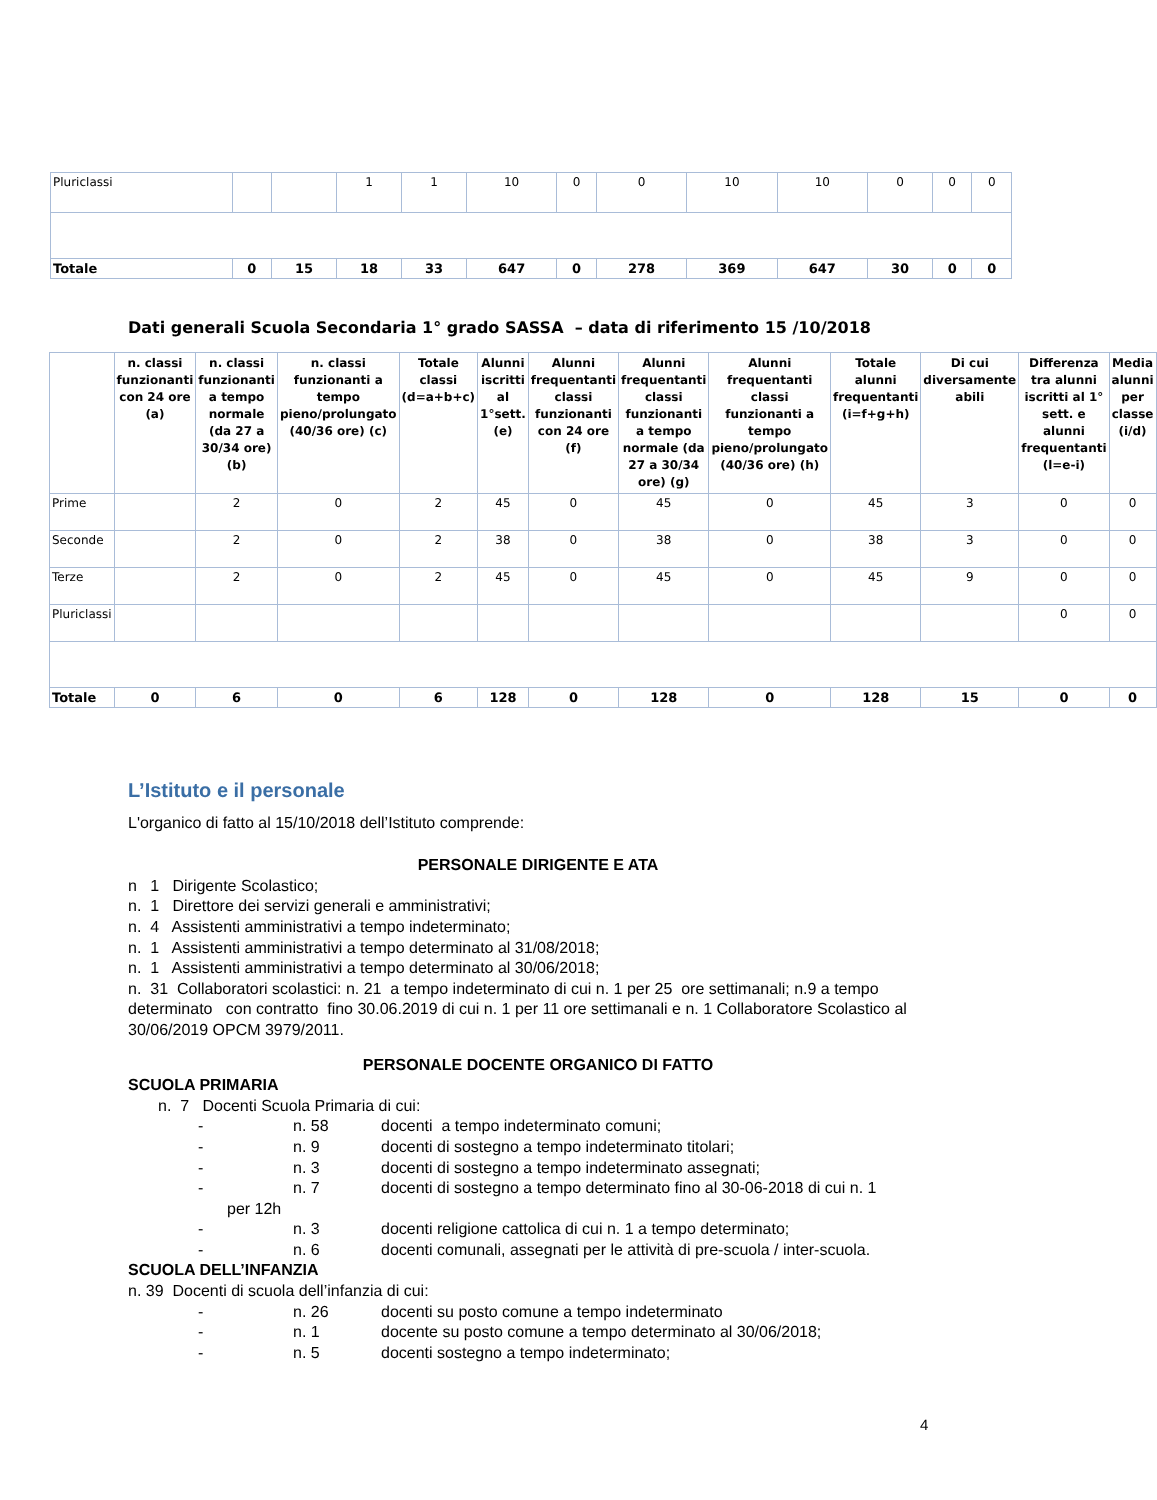| Pluriclassi | | | 1 | 1 | 10 | 0 | 0 | 10 | 10 | 0 | 0 | 0 |
| Totale | 0 | 15 | 18 | 33 | 647 | 0 | 278 | 369 | 647 | 30 | 0 | 0 |
Dati generali Scuola Secondaria 1° grado SASSA – data di riferimento 15 /10/2018
| | n. classi funzionanti con 24 ore (a) | n. classi funzionanti a tempo normale (da 27 a 30/34 ore) (b) | n. classi funzionanti a tempo pieno/prolungato (40/36 ore) (c) | Totale classi (d=a+b+c) | Alunni iscritti al 1°sett. (e) | Alunni frequentanti classi funzionanti con 24 ore (f) | Alunni frequentanti classi funzionanti a tempo normale (da 27 a 30/34 ore) (g) | Alunni frequentanti classi funzionanti a tempo pieno/prolungato (40/36 ore) (h) | Totale alunni frequentanti (i=f+g+h) | Di cui diversamente abili | Differenza tra alunni iscritti al 1° sett. e alunni frequentanti (l=e-i) | Media alunni per classe (i/d) |
| --- | --- | --- | --- | --- | --- | --- | --- | --- | --- | --- | --- | --- |
| Prime | | 2 | 0 | 2 | 45 | 0 | 45 | 0 | 45 | 3 | 0 | 0 |
| Seconde | | 2 | 0 | 2 | 38 | 0 | 38 | 0 | 38 | 3 | 0 | 0 |
| Terze | | 2 | 0 | 2 | 45 | 0 | 45 | 0 | 45 | 9 | 0 | 0 |
| Pluriclassi | | | | | | | | | | | 0 | 0 |
| Totale | 0 | 6 | 0 | 6 | 128 | 0 | 128 | 0 | 128 | 15 | 0 | 0 |
L’Istituto e il personale
L'organico di fatto al 15/10/2018 dell’Istituto comprende:
PERSONALE DIRIGENTE E ATA
n 1 Dirigente Scolastico;
n. 1 Direttore dei servizi generali e amministrativi;
n. 4 Assistenti amministrativi a tempo indeterminato;
n. 1 Assistenti amministrativi a tempo determinato al 31/08/2018;
n. 1 Assistenti amministrativi a tempo determinato al 30/06/2018;
n. 31 Collaboratori scolastici: n. 21 a tempo indeterminato di cui n. 1 per 25 ore settimanali; n.9 a tempo determinato con contratto fino 30.06.2019 di cui n. 1 per 11 ore settimanali e n. 1 Collaboratore Scolastico al 30/06/2019 OPCM 3979/2011.
PERSONALE DOCENTE ORGANICO DI FATTO
SCUOLA PRIMARIA
n. 7 Docenti Scuola Primaria di cui:
- n. 58 docenti a tempo indeterminato comuni;
- n. 9 docenti di sostegno a tempo indeterminato titolari;
- n. 3 docenti di sostegno a tempo indeterminato assegnati;
- n. 7 docenti di sostegno a tempo determinato fino al 30-06-2018 di cui n. 1
per 12h
- n. 3 docenti religione cattolica di cui n. 1 a tempo determinato;
- n. 6 docenti comunali, assegnati per le attività di pre-scuola / inter-scuola.
SCUOLA DELL’INFANZIA
n. 39 Docenti di scuola dell’infanzia di cui:
- n. 26 docenti su posto comune a tempo indeterminato
- n. 1 docente su posto comune a tempo determinato al 30/06/2018;
- n. 5 docenti sostegno a tempo indeterminato;
4